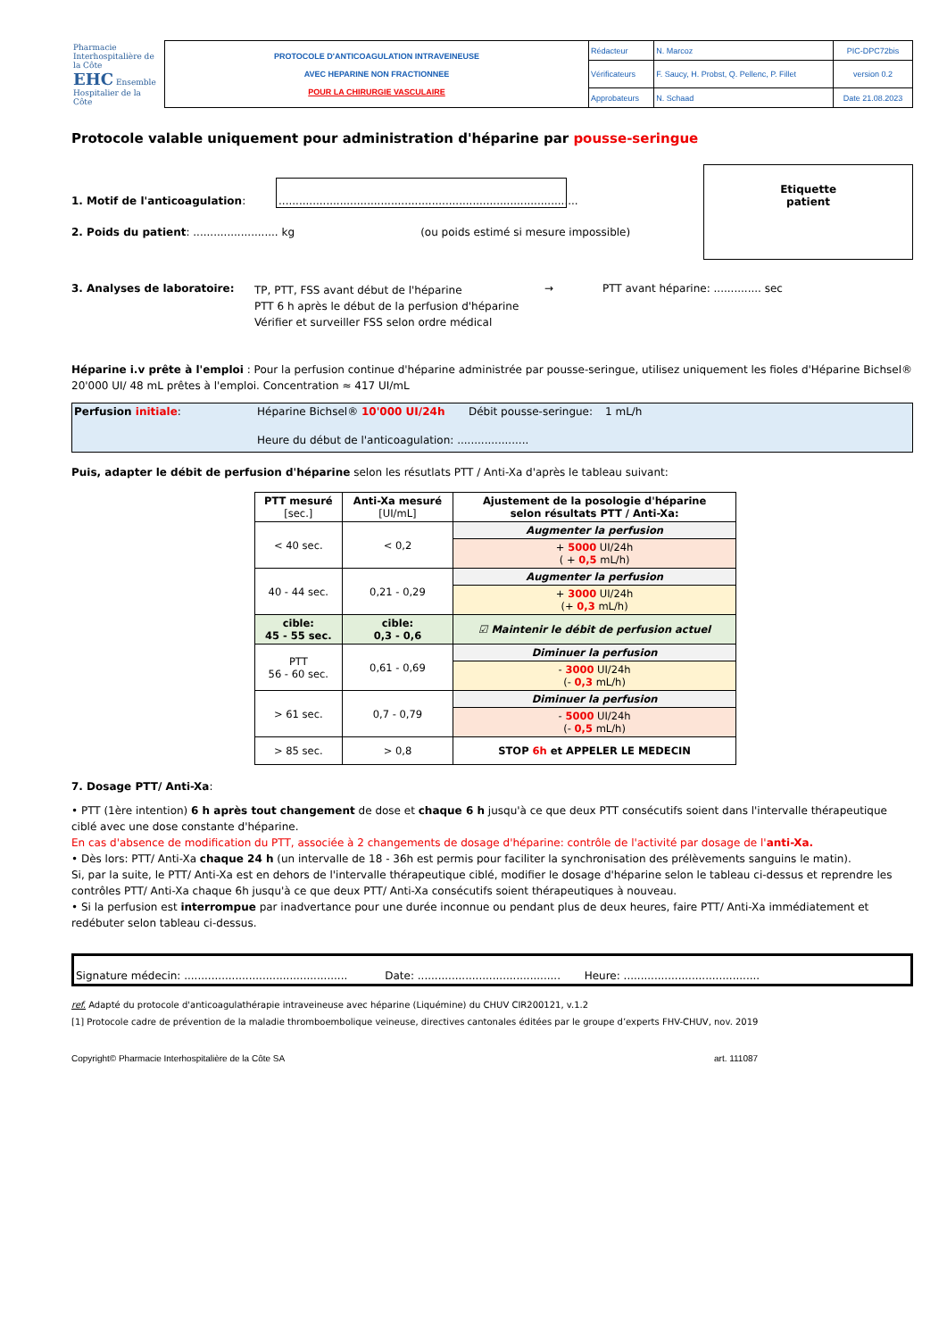| Pharmacie Interhospitalière de la Côte EHC Ensemble Hospitalier de la Côte | PROTOCOLE D'ANTICOAGULATION INTRAVEINEUSE AVEC HEPARINE NON FRACTIONNEE POUR LA CHIRURGIE VASCULAIRE | Rédacteur | N. Marcoz | PIC-DPC72bis |
| | | Vérificateurs | F. Saucy, H. Probst, Q. Pellenc, P. Fillet | version 0.2 |
| | | Approbateurs | N. Schaad | Date 21.08.2023 |
Protocole valable uniquement pour administration d'héparine par pousse-seringue
1. Motif de l'anticoagulation: ........................................................................................
2. Poids du patient: ......................... kg (ou poids estimé si mesure impossible)
Etiquette
patient
3. Analyses de laboratoire:
TP, PTT, FSS avant début de l'héparine
PTT 6 h après le début de la perfusion d'héparine
Vérifier et surveiller FSS selon ordre médical
→ PTT avant héparine: .............. sec
Héparine i.v prête à l'emploi : Pour la perfusion continue d'héparine administrée par pousse-seringue, utilisez uniquement les fioles d'Héparine Bichsel® 20'000 UI/ 48 mL prêtes à l'emploi. Concentration ≈ 417 UI/mL
Perfusion initiale: Héparine Bichsel® 10'000 UI/24h Débit pousse-seringue:
1 mL/h
Heure du début de l'anticoagulation: .....................
Puis, adapter le débit de perfusion d'héparine selon les résutlats PTT / Anti-Xa d'après le tableau suivant:
| PTT mesuré [sec.] | Anti-Xa mesuré [UI/mL] | Ajustement de la posologie d'héparine selon résultats PTT / Anti-Xa: |
| --- | --- | --- |
| < 40 sec. | < 0,2 | Augmenter la perfusion |
| | | + 5000 UI/24h ( + 0,5 mL/h) |
| 40 - 44 sec. | 0,21 - 0,29 | Augmenter la perfusion |
| | | + 3000 UI/24h (+ 0,3 mL/h) |
| cible: 45 - 55 sec. | cible: 0,3 - 0,6 | ☑ Maintenir le débit de perfusion actuel |
| PTT 56 - 60 sec. | 0,61 - 0,69 | Diminuer la perfusion |
| | | - 3000 UI/24h (- 0,3 mL/h) |
| > 61 sec. | 0,7 - 0,79 | Diminuer la perfusion |
| | | - 5000 UI/24h (- 0,5 mL/h) |
| > 85 sec. | > 0,8 | STOP 6h et APPELER LE MEDECIN |
7. Dosage PTT/ Anti-Xa:
• PTT (1ère intention) 6 h après tout changement de dose et chaque 6 h jusqu'à ce que deux PTT consécutifs soient dans l'intervalle thérapeutique ciblé avec une dose constante d'héparine.
En cas d'absence de modification du PTT, associée à 2 changements de dosage d'héparine: contrôle de l'activité par dosage de l'anti-Xa.
• Dès lors: PTT/ Anti-Xa chaque 24 h (un intervalle de 18 - 36h est permis pour faciliter la synchronisation des prélèvements sanguins le matin).
Si, par la suite, le PTT/ Anti-Xa est en dehors de l'intervalle thérapeutique ciblé, modifier le dosage d'héparine selon le tableau ci-dessus et reprendre les contrôles PTT/ Anti-Xa chaque 6h jusqu'à ce que deux PTT/ Anti-Xa consécutifs soient thérapeutiques à nouveau.
• Si la perfusion est interrompue par inadvertance pour une durée inconnue ou pendant plus de deux heures, faire PTT/ Anti-Xa immédiatement et redébuter selon tableau ci-dessus.
Signature médecin: ................................................ Date: .......................................... Heure: ........................................
ref. Adapté du protocole d'anticoagulathérapie intraveineuse avec héparine (Liquémine) du CHUV CIR200121, v.1.2
[1] Protocole cadre de prévention de la maladie thromboembolique veineuse, directives cantonales éditées par le groupe d’experts FHV-CHUV, nov. 2019
Copyright© Pharmacie Interhospitalière de la Côte SA art. 111087